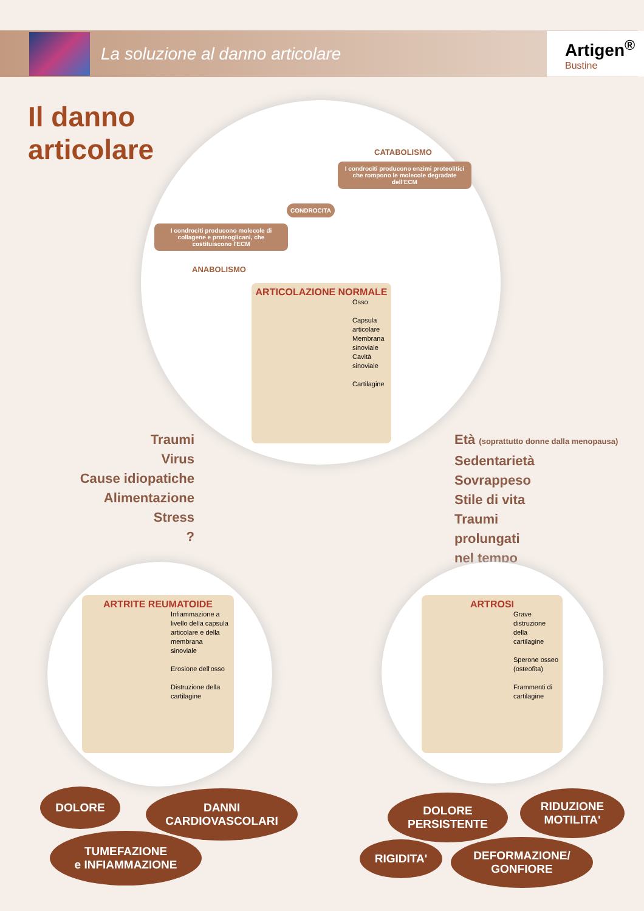La soluzione al danno articolare
Artigen<sup>®</sup>
Bustine
Il danno
articolare
CATABOLISMO
I condrociti producono enzimi proteolitici che rompono le molecole degradate dell'ECM
CONDROCITA
I condrociti producono molecole di collagene e proteoglicani, che costituiscono l'ECM
ANABOLISMO
ARTICOLAZIONE NORMALE
Osso
Capsula articolare
Membrana sinoviale
Cavità sinoviale
Cartilagine
Traumi
Virus
Cause idiopatiche
Alimentazione
Stress
?
Età (soprattutto donne dalla menopausa)
Sedentarietà
Sovrappeso
Stile di vita
Traumi
prolungati
nel tempo
ARTRITE REUMATOIDE
Infiammazione a livello della capsula articolare e della membrana sinoviale
Erosione dell'osso
Distruzione della cartilagine
ARTROSI
Grave distruzione della cartilagine
Sperone osseo (osteofita)
Frammenti di cartilagine
DOLORE
DANNI
CARDIOVASCOLARI
TUMEFAZIONE
e INFIAMMAZIONE
DOLORE
PERSISTENTE
RIDUZIONE
MOTILITA'
RIGIDITA'
DEFORMAZIONE/
GONFIORE